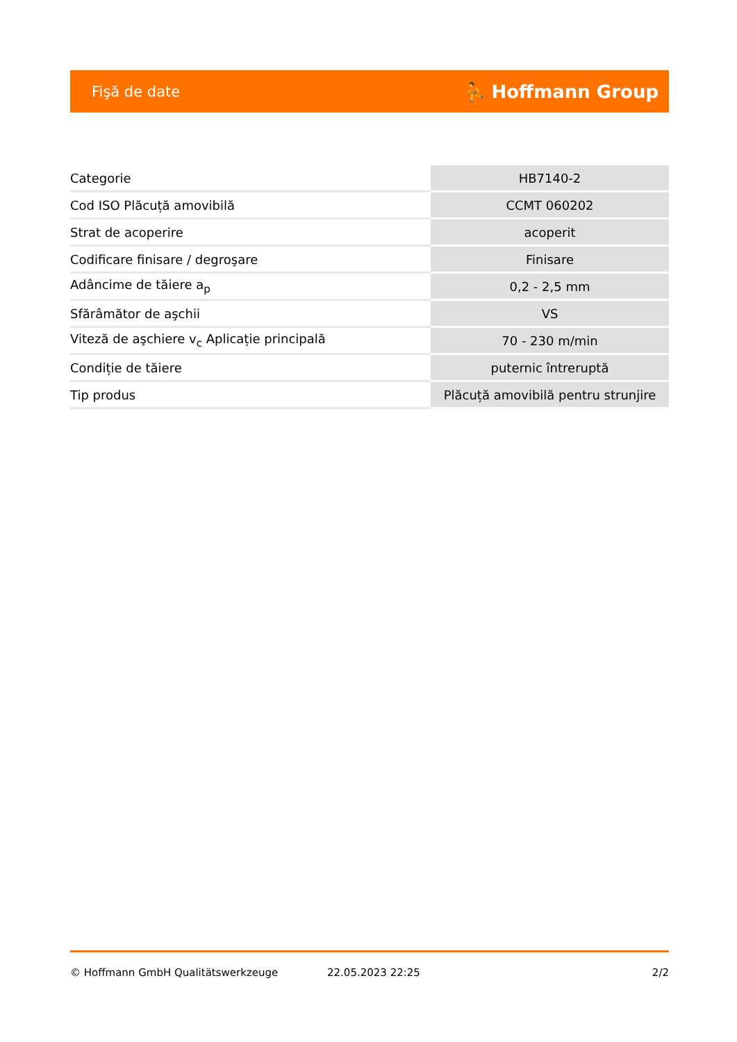Fişă de date ⛹ Hoffmann Group
| Categorie | HB7140-2 |
| Cod ISO Plăcuță amovibilă | CCMT 060202 |
| Strat de acoperire | acoperit |
| Codificare finisare / degroşare | Finisare |
| Adâncime de tăiere a<sub>p</sub> | 0,2 - 2,5 mm |
| Sfărâmător de aşchii | VS |
| Viteză de aşchiere v<sub>c</sub> Aplicație principală | 70 - 230 m/min |
| Condiție de tăiere | puternic întreruptă |
| Tip produs | Plăcuță amovibilă pentru strunjire |
© Hoffmann GmbH Qualitätswerkzeuge 22.05.2023 22:25 2/2